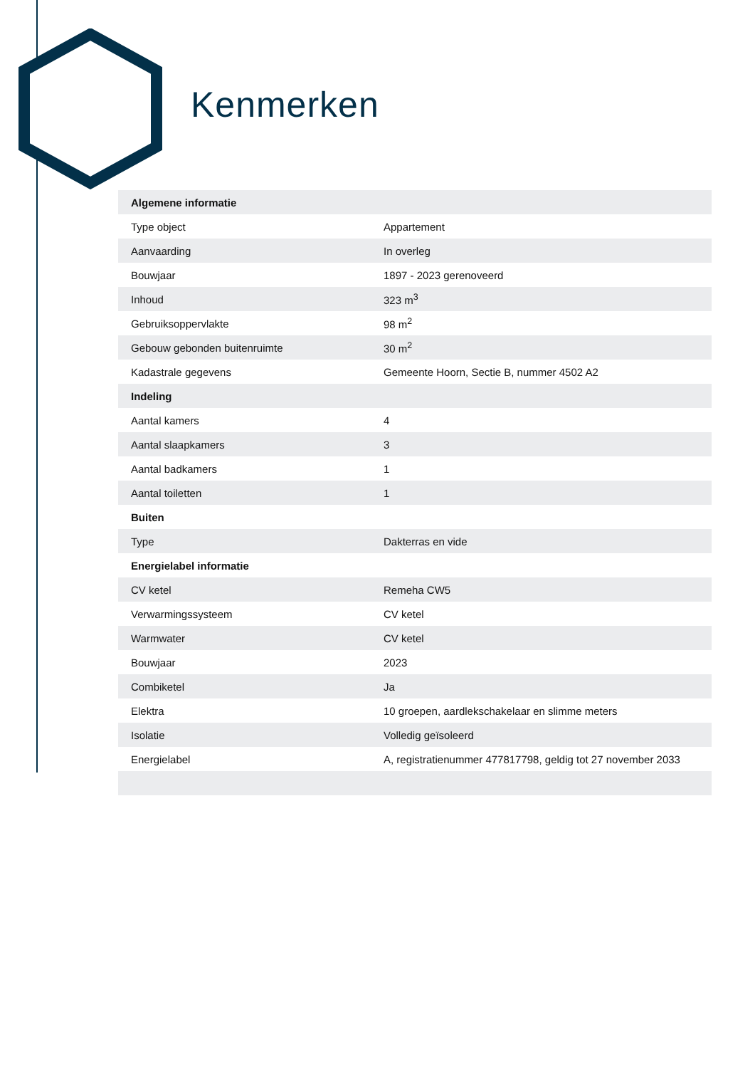Kenmerken
| Algemene informatie | |
| --- | --- |
| Type object | Appartement |
| Aanvaarding | In overleg |
| Bouwjaar | 1897 - 2023 gerenoveerd |
| Inhoud | 323 m<sup>3</sup> |
| Gebruiksoppervlakte | 98 m<sup>2</sup> |
| Gebouw gebonden buitenruimte | 30 m<sup>2</sup> |
| Kadastrale gegevens | Gemeente Hoorn, Sectie B, nummer 4502 A2 |
| Indeling | |
| Aantal kamers | 4 |
| Aantal slaapkamers | 3 |
| Aantal badkamers | 1 |
| Aantal toiletten | 1 |
| Buiten | |
| Type | Dakterras en vide |
| Energielabel informatie | |
| CV ketel | Remeha CW5 |
| Verwarmingssysteem | CV ketel |
| Warmwater | CV ketel |
| Bouwjaar | 2023 |
| Combiketel | Ja |
| Elektra | 10 groepen, aardlekschakelaar en slimme meters |
| Isolatie | Volledig geïsoleerd |
| Energielabel | A, registratienummer 477817798, geldig tot 27 november 2033 |